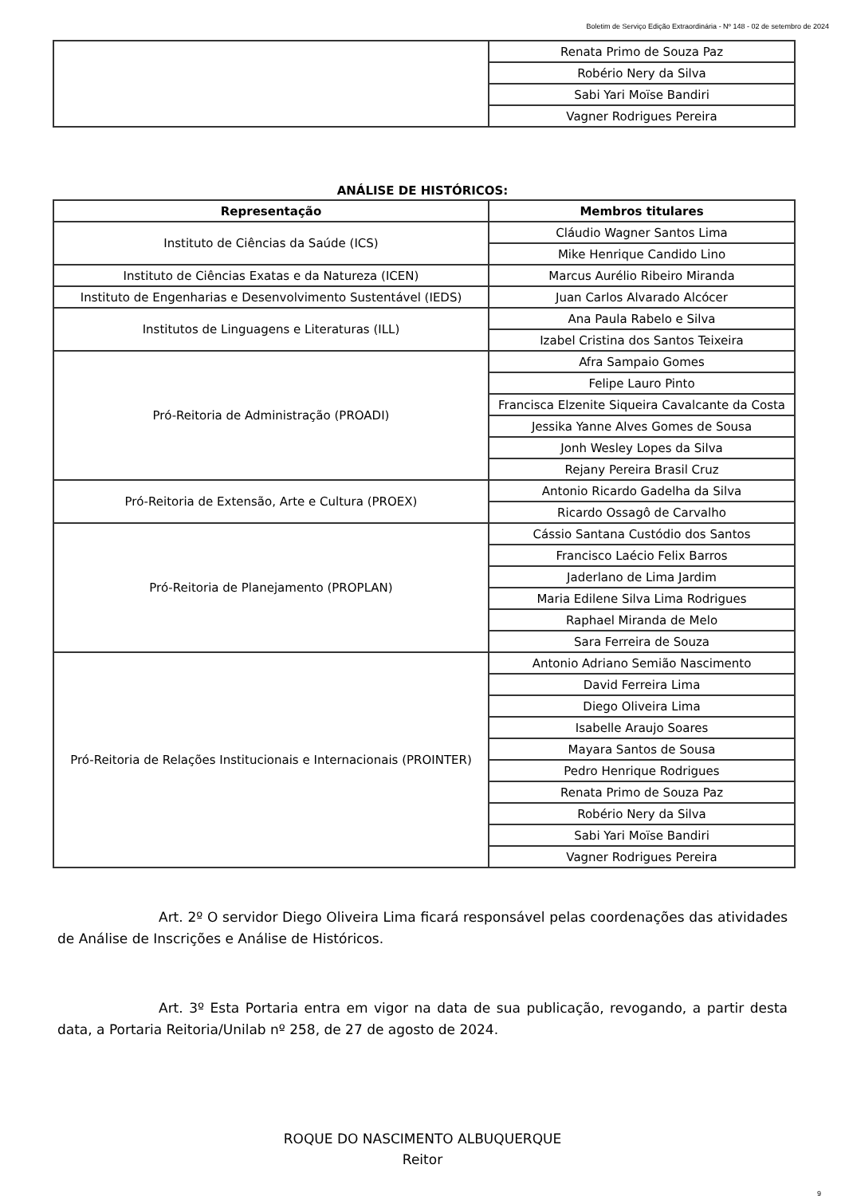Boletim de Serviço Edição Extraordinária - Nº 148 - 02 de setembro de 2024
| | Renata Primo de Souza Paz |
| | Robério Nery da Silva |
| | Sabi Yari Moïse Bandiri |
| | Vagner Rodrigues Pereira |
ANÁLISE DE HISTÓRICOS:
| Representação | Membros titulares |
| --- | --- |
| Instituto de Ciências da Saúde (ICS) | Cláudio Wagner Santos Lima |
| | Mike Henrique Candido Lino |
| Instituto de Ciências Exatas e da Natureza (ICEN) | Marcus Aurélio Ribeiro Miranda |
| Instituto de Engenharias e Desenvolvimento Sustentável (IEDS) | Juan Carlos Alvarado Alcócer |
| Institutos de Linguagens e Literaturas (ILL) | Ana Paula Rabelo e Silva |
| | Izabel Cristina dos Santos Teixeira |
| Pró-Reitoria de Administração (PROADI) | Afra Sampaio Gomes |
| | Felipe Lauro Pinto |
| | Francisca Elzenite Siqueira Cavalcante da Costa |
| | Jessika Yanne Alves Gomes de Sousa |
| | Jonh Wesley Lopes da Silva |
| | Rejany Pereira Brasil Cruz |
| Pró-Reitoria de Extensão, Arte e Cultura (PROEX) | Antonio Ricardo Gadelha da Silva |
| | Ricardo Ossagô de Carvalho |
| Pró-Reitoria de Planejamento (PROPLAN) | Cássio Santana Custódio dos Santos |
| | Francisco Laécio Felix Barros |
| | Jaderlano de Lima Jardim |
| | Maria Edilene Silva Lima Rodrigues |
| | Raphael Miranda de Melo |
| | Sara Ferreira de Souza |
| Pró-Reitoria de Relações Institucionais e Internacionais (PROINTER) | Antonio Adriano Semião Nascimento |
| | David Ferreira Lima |
| | Diego Oliveira Lima |
| | Isabelle Araujo Soares |
| | Mayara Santos de Sousa |
| | Pedro Henrique Rodrigues |
| | Renata Primo de Souza Paz |
| | Robério Nery da Silva |
| | Sabi Yari Moïse Bandiri |
| | Vagner Rodrigues Pereira |
Art. 2º O servidor Diego Oliveira Lima ficará responsável pelas coordenações das atividades de Análise de Inscrições e Análise de Históricos.
Art. 3º Esta Portaria entra em vigor na data de sua publicação, revogando, a partir desta data, a Portaria Reitoria/Unilab nº 258, de 27 de agosto de 2024.
ROQUE DO NASCIMENTO ALBUQUERQUE
Reitor
9